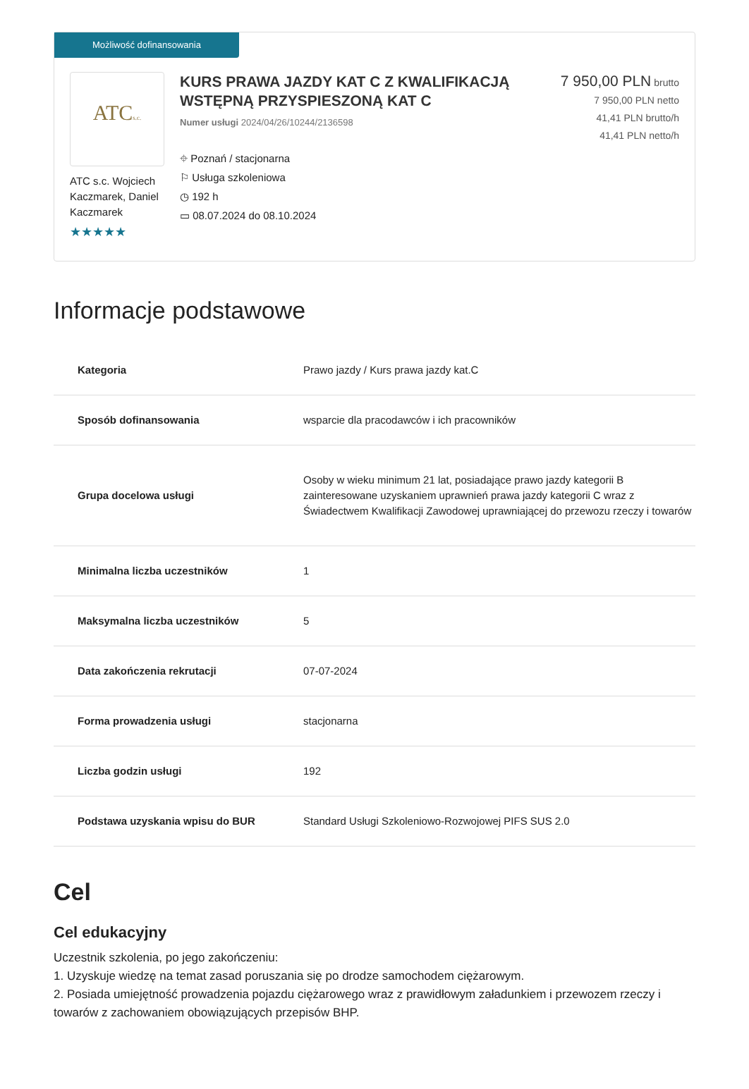Możliwość dofinansowania
ATCs.c.
ATC s.c. Wojciech Kaczmarek, Daniel Kaczmarek
★★★★★
KURS PRAWA JAZDY KAT C Z KWALIFIKACJĄ WSTĘPNĄ PRZYSPIESZONĄ KAT C
Numer usługi 2024/04/26/10244/2136598
⌖ Poznań / stacjonarna
⚐ Usługa szkoleniowa
◷ 192 h
▭ 08.07.2024 do 08.10.2024
7 950,00 PLN brutto
7 950,00 PLN netto
41,41 PLN brutto/h
41,41 PLN netto/h
Informacje podstawowe
| Kategoria | Prawo jazdy / Kurs prawa jazdy kat.C |
| Sposób dofinansowania | wsparcie dla pracodawców i ich pracowników |
| Grupa docelowa usługi | Osoby w wieku minimum 21 lat, posiadające prawo jazdy kategorii B zainteresowane uzyskaniem uprawnień prawa jazdy kategorii C wraz z Świadectwem Kwalifikacji Zawodowej uprawniającej do przewozu rzeczy i towarów |
| Minimalna liczba uczestników | 1 |
| Maksymalna liczba uczestników | 5 |
| Data zakończenia rekrutacji | 07-07-2024 |
| Forma prowadzenia usługi | stacjonarna |
| Liczba godzin usługi | 192 |
| Podstawa uzyskania wpisu do BUR | Standard Usługi Szkoleniowo-Rozwojowej PIFS SUS 2.0 |
Cel
Cel edukacyjny
Uczestnik szkolenia, po jego zakończeniu:
1. Uzyskuje wiedzę na temat zasad poruszania się po drodze samochodem ciężarowym.
2. Posiada umiejętność prowadzenia pojazdu ciężarowego wraz z prawidłowym załadunkiem i przewozem rzeczy i towarów z zachowaniem obowiązujących przepisów BHP.